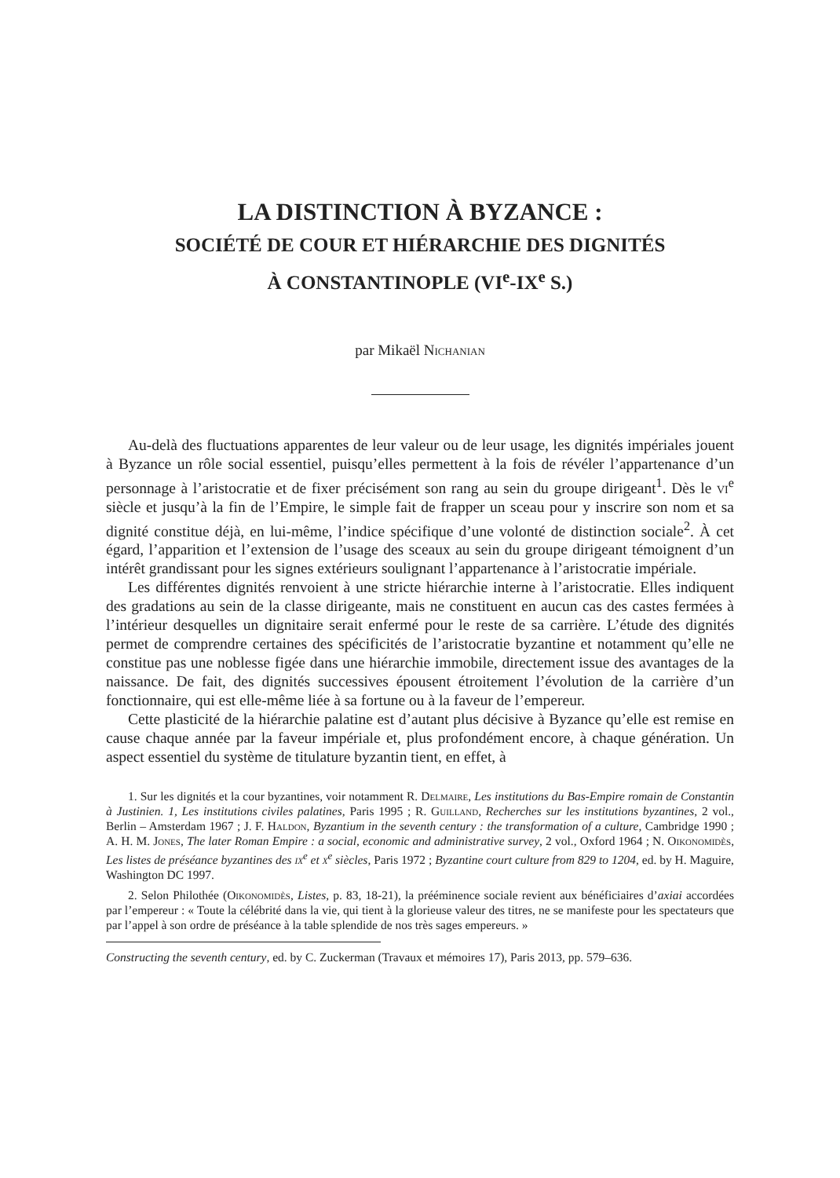LA DISTINCTION À BYZANCE :
SOCIÉTÉ DE COUR ET HIÉRARCHIE DES DIGNITÉS
À CONSTANTINOPLE (VI<sup>e</sup>-IX<sup>e</sup> S.)
par Mikaël Nichanian
Au-delà des fluctuations apparentes de leur valeur ou de leur usage, les dignités impériales jouent à Byzance un rôle social essentiel, puisqu’elles permettent à la fois de révéler l’appartenance d’un personnage à l’aristocratie et de fixer précisément son rang au sein du groupe dirigeant<sup>1</sup>. Dès le vi<sup>e</sup> siècle et jusqu’à la fin de l’Empire, le simple fait de frapper un sceau pour y inscrire son nom et sa dignité constitue déjà, en lui-même, l’indice spécifique d’une volonté de distinction sociale<sup>2</sup>. À cet égard, l’apparition et l’extension de l’usage des sceaux au sein du groupe dirigeant témoignent d’un intérêt grandissant pour les signes extérieurs soulignant l’appartenance à l’aristocratie impériale.
Les différentes dignités renvoient à une stricte hiérarchie interne à l’aristocratie. Elles indiquent des gradations au sein de la classe dirigeante, mais ne constituent en aucun cas des castes fermées à l’intérieur desquelles un dignitaire serait enfermé pour le reste de sa carrière. L’étude des dignités permet de comprendre certaines des spécificités de l’aristocratie byzantine et notamment qu’elle ne constitue pas une noblesse figée dans une hiérarchie immobile, directement issue des avantages de la naissance. De fait, des dignités successives épousent étroitement l’évolution de la carrière d’un fonctionnaire, qui est elle-même liée à sa fortune ou à la faveur de l’empereur.
Cette plasticité de la hiérarchie palatine est d’autant plus décisive à Byzance qu’elle est remise en cause chaque année par la faveur impériale et, plus profondément encore, à chaque génération. Un aspect essentiel du système de titulature byzantin tient, en effet, à
1. Sur les dignités et la cour byzantines, voir notamment R. Delmaire, Les institutions du Bas-Empire romain de Constantin à Justinien. 1, Les institutions civiles palatines, Paris 1995 ; R. Guilland, Recherches sur les institutions byzantines, 2 vol., Berlin – Amsterdam 1967 ; J. F. Haldon, Byzantium in the seventh century : the transformation of a culture, Cambridge 1990 ; A. H. M. Jones, The later Roman Empire : a social, economic and administrative survey, 2 vol., Oxford 1964 ; N. Oikonomidès, Les listes de préséance byzantines des ix<sup>e</sup> et x<sup>e</sup> siècles, Paris 1972 ; Byzantine court culture from 829 to 1204, ed. by H. Maguire, Washington DC 1997.
2. Selon Philothée (Oikonomidès, Listes, p. 83, 18-21), la prééminence sociale revient aux bénéficiaires d’axiai accordées par l’empereur : « Toute la célébrité dans la vie, qui tient à la glorieuse valeur des titres, ne se manifeste pour les spectateurs que par l’appel à son ordre de préséance à la table splendide de nos très sages empereurs. »
Constructing the seventh century, ed. by C. Zuckerman (Travaux et mémoires 17), Paris 2013, pp. 579–636.